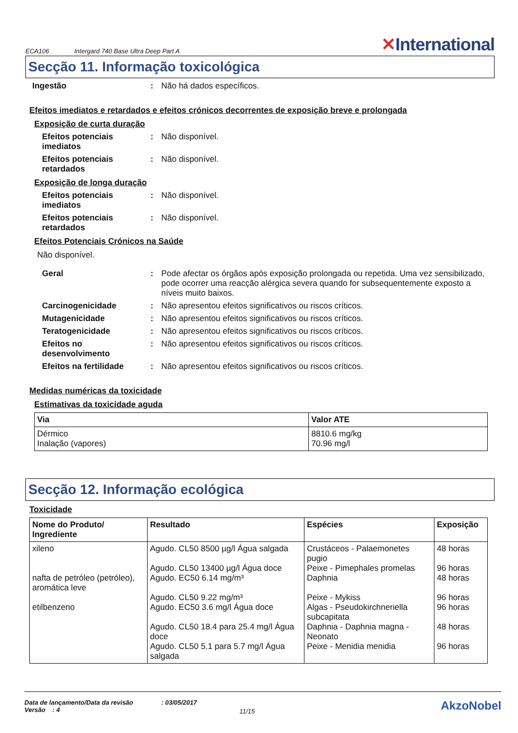ECA106 Intergard 740 Base Ultra Deep Part A ✕International
Secção 11. Informação toxicológica
Ingestão : Não há dados específicos.
Efeitos imediatos e retardados e efeitos crónicos decorrentes de exposição breve e prolongada
Exposição de curta duração
Efeitos potenciais imediatos
: Não disponível.
Efeitos potenciais retardados
: Não disponível.
Exposição de longa duração
Efeitos potenciais imediatos
: Não disponível.
Efeitos potenciais retardados
: Não disponível.
Efeitos Potenciais Crónicos na Saúde
Não disponível.
Geral : Pode afectar os órgãos após exposição prolongada ou repetida. Uma vez sensibilizado, pode ocorrer uma reacção alérgica severa quando for subsequentemente exposto a níveis muito baixos.
Carcinogenicidade : Não apresentou efeitos significativos ou riscos críticos.
Mutagenicidade : Não apresentou efeitos significativos ou riscos críticos.
Teratogenicidade : Não apresentou efeitos significativos ou riscos críticos.
Efeitos no desenvolvimento
: Não apresentou efeitos significativos ou riscos críticos.
Efeitos na fertilidade
: Não apresentou efeitos significativos ou riscos críticos.
Medidas numéricas da toxicidade
Estimativas da toxicidade aguda
| Via | Valor ATE |
| --- | --- |
| Dérmico Inalação (vapores) | 8810.6 mg/kg 70.96 mg/l |
Secção 12. Informação ecológica
Toxicidade
| Nome do Produto/ Ingrediente | Resultado | Espécies | Exposição |
| --- | --- | --- | --- |
| xileno nafta de petróleo (petróleo), aromática leve etilbenzeno | Agudo. CL50 8500 µg/l Água salgada Agudo. CL50 13400 µg/l Água doce Agudo. EC50 6.14 mg/m³ Agudo. CL50 9.22 mg/m³ Agudo. EC50 3.6 mg/l Água doce Agudo. CL50 18.4 para 25.4 mg/l Água doce Agudo. CL50 5.1 para 5.7 mg/l Água salgada | Crustáceos - Palaemonetes pugio Peixe - Pimephales promelas Daphnia Peixe - Mykiss Algas - Pseudokirchneriella subcapitata Daphnia - Daphnia magna - Neonato Peixe - Menidia menidia | 48 horas 96 horas 48 horas 96 horas 96 horas 48 horas 96 horas |
Data de lançamento/Data da revisão
Versão : 4
: 03/05/2017
11/15
AkzoNobel